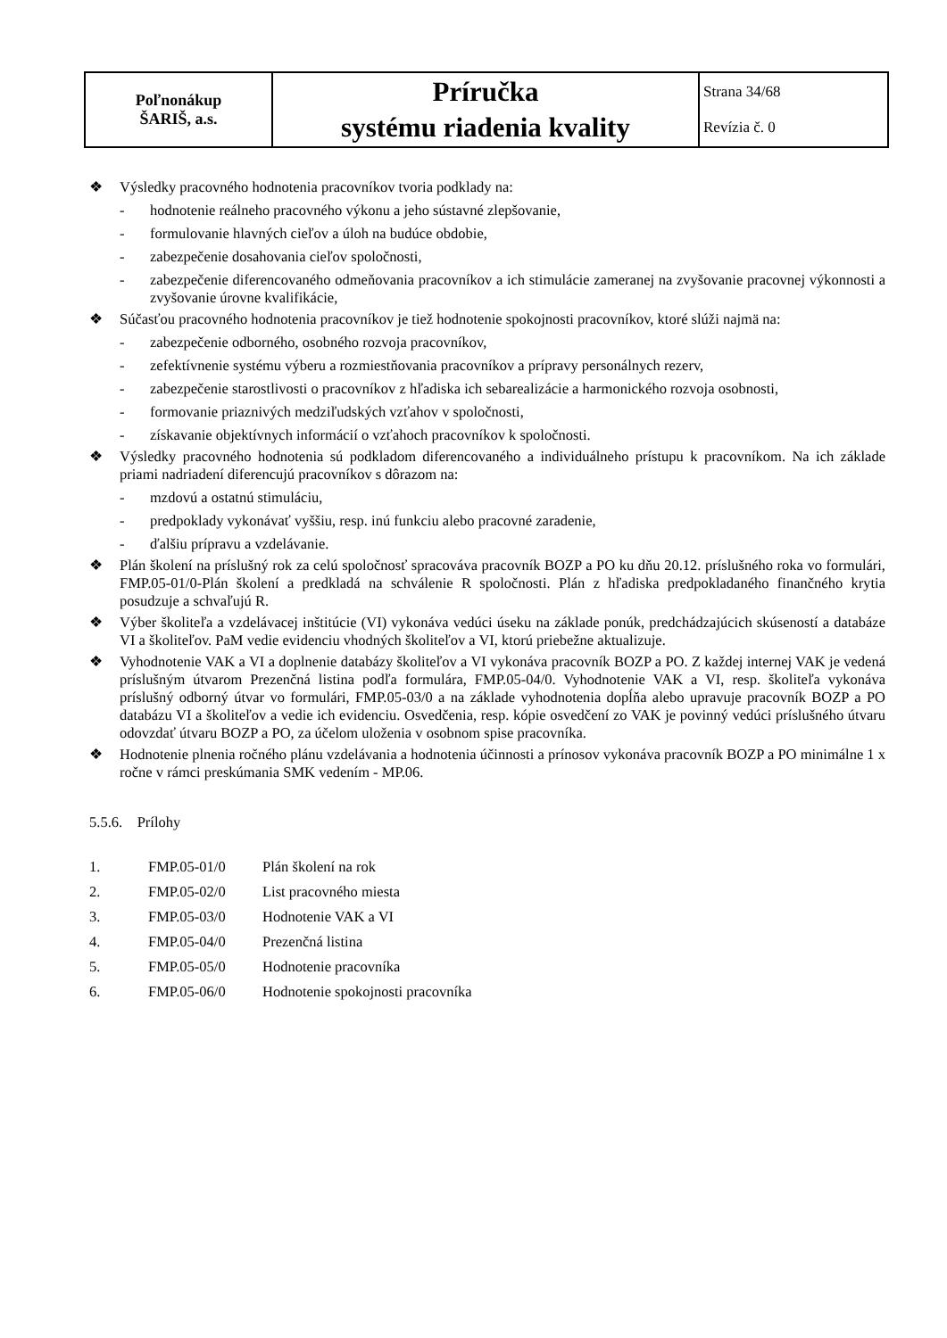| Poľnonákup ŠARIŠ, a.s. | Príručka systému riadenia kvality | Strana 34/68 Revízia č. 0 |
❖ Výsledky pracovného hodnotenia pracovníkov tvoria podklady na:
- hodnotenie reálneho pracovného výkonu a jeho sústavné zlepšovanie,
- formulovanie hlavných cieľov a úloh na budúce obdobie,
- zabezpečenie dosahovania cieľov spoločnosti,
- zabezpečenie diferencovaného odmeňovania pracovníkov a ich stimulácie zameranej na zvyšovanie pracovnej výkonnosti a zvyšovanie úrovne kvalifikácie,
❖ Súčasťou pracovného hodnotenia pracovníkov je tiež hodnotenie spokojnosti pracovníkov, ktoré slúži najmä na:
- zabezpečenie odborného, osobného rozvoja pracovníkov,
- zefektívnenie systému výberu a rozmiestňovania pracovníkov a prípravy personálnych rezerv,
- zabezpečenie starostlivosti o pracovníkov z hľadiska ich sebarealizácie a harmonického rozvoja osobnosti,
- formovanie priaznivých medziľudských vzťahov v spoločnosti,
- získavanie objektívnych informácií o vzťahoch pracovníkov k spoločnosti.
❖ Výsledky pracovného hodnotenia sú podkladom diferencovaného a individuálneho prístupu k pracovníkom. Na ich základe priami nadriadení diferencujú pracovníkov s dôrazom na:
- mzdovú a ostatnú stimuláciu,
- predpoklady vykonávať vyššiu, resp. inú funkciu alebo pracovné zaradenie,
- ďalšiu prípravu a vzdelávanie.
❖ Plán školení na príslušný rok za celú spoločnosť spracováva pracovník BOZP a PO ku dňu 20.12. príslušného roka vo formulári, FMP.05-01/0-Plán školení a predkladá na schválenie R spoločnosti. Plán z hľadiska predpokladaného finančného krytia posudzuje a schvaľujú R.
❖ Výber školiteľa a vzdelávacej inštitúcie (VI) vykonáva vedúci úseku na základe ponúk, predchádzajúcich skúseností a databáze VI a školiteľov. PaM vedie evidenciu vhodných školiteľov a VI, ktorú priebežne aktualizuje.
❖ Vyhodnotenie VAK a VI a doplnenie databázy školiteľov a VI vykonáva pracovník BOZP a PO. Z každej internej VAK je vedená príslušným útvarom Prezenčná listina podľa formulára, FMP.05-04/0. Vyhodnotenie VAK a VI, resp. školiteľa vykonáva príslušný odborný útvar vo formulári, FMP.05-03/0 a na základe vyhodnotenia dopĺňa alebo upravuje pracovník BOZP a PO databázu VI a školiteľov a vedie ich evidenciu. Osvedčenia, resp. kópie osvedčení zo VAK je povinný vedúci príslušného útvaru odovzdať útvaru BOZP a PO, za účelom uloženia v osobnom spise pracovníka.
❖ Hodnotenie plnenia ročného plánu vzdelávania a hodnotenia účinnosti a prínosov vykonáva pracovník BOZP a PO minimálne 1 x ročne v rámci preskúmania SMK vedením - MP.06.
5.5.6. Prílohy
1. FMP.05-01/0 Plán školení na rok
2. FMP.05-02/0 List pracovného miesta
3. FMP.05-03/0 Hodnotenie VAK a VI
4. FMP.05-04/0 Prezenčná listina
5. FMP.05-05/0 Hodnotenie pracovníka
6. FMP.05-06/0 Hodnotenie spokojnosti pracovníka